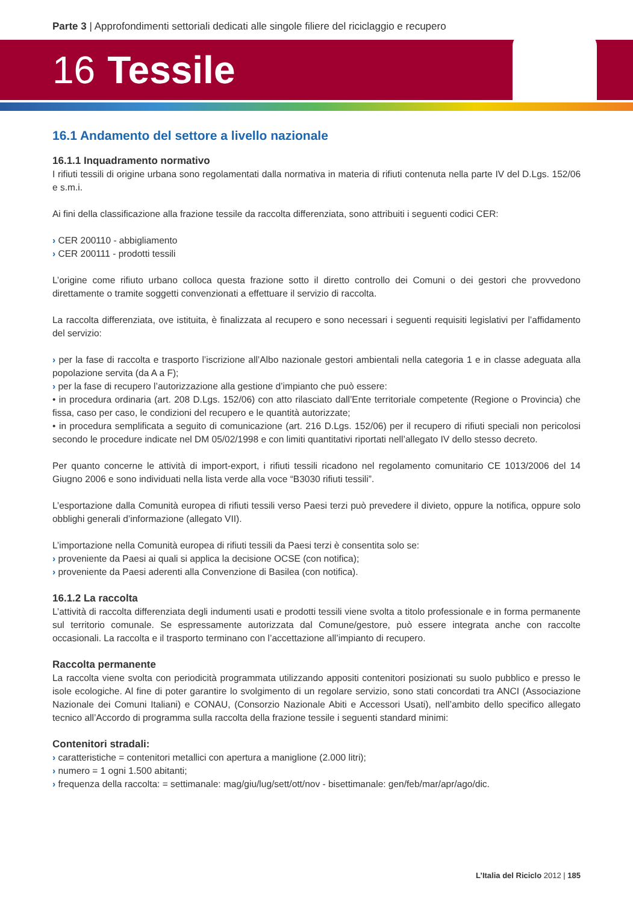Parte 3 | Approfondimenti settoriali dedicati alle singole filiere del riciclaggio e recupero
16 Tessile
16.1 Andamento del settore a livello nazionale
16.1.1 Inquadramento normativo
I rifiuti tessili di origine urbana sono regolamentati dalla normativa in materia di rifiuti contenuta nella parte IV del D.Lgs. 152/06 e s.m.i.
Ai fini della classificazione alla frazione tessile da raccolta differenziata, sono attribuiti i seguenti codici CER:
› CER 200110 - abbigliamento
› CER 200111 - prodotti tessili
L’origine come rifiuto urbano colloca questa frazione sotto il diretto controllo dei Comuni o dei gestori che provvedono direttamente o tramite soggetti convenzionati a effettuare il servizio di raccolta.
La raccolta differenziata, ove istituita, è finalizzata al recupero e sono necessari i seguenti requisiti legislativi per l’affidamento del servizio:
› per la fase di raccolta e trasporto l’iscrizione all’Albo nazionale gestori ambientali nella categoria 1 e in classe adeguata alla popolazione servita (da A a F);
› per la fase di recupero l’autorizzazione alla gestione d’impianto che può essere:
• in procedura ordinaria (art. 208 D.Lgs. 152/06) con atto rilasciato dall’Ente territoriale competente (Regione o Provincia) che fissa, caso per caso, le condizioni del recupero e le quantità autorizzate;
• in procedura semplificata a seguito di comunicazione (art. 216 D.Lgs. 152/06) per il recupero di rifiuti speciali non pericolosi secondo le procedure indicate nel DM 05/02/1998 e con limiti quantitativi riportati nell’allegato IV dello stesso decreto.
Per quanto concerne le attività di import-export, i rifiuti tessili ricadono nel regolamento comunitario CE 1013/2006 del 14 Giugno 2006 e sono individuati nella lista verde alla voce “B3030 rifiuti tessili”.
L’esportazione dalla Comunità europea di rifiuti tessili verso Paesi terzi può prevedere il divieto, oppure la notifica, oppure solo obblighi generali d’informazione (allegato VII).
L’importazione nella Comunità europea di rifiuti tessili da Paesi terzi è consentita solo se:
› proveniente da Paesi ai quali si applica la decisione OCSE (con notifica);
› proveniente da Paesi aderenti alla Convenzione di Basilea (con notifica).
16.1.2 La raccolta
L’attività di raccolta differenziata degli indumenti usati e prodotti tessili viene svolta a titolo professionale e in forma permanente sul territorio comunale. Se espressamente autorizzata dal Comune/gestore, può essere integrata anche con raccolte occasionali. La raccolta e il trasporto terminano con l’accettazione all’impianto di recupero.
Raccolta permanente
La raccolta viene svolta con periodicità programmata utilizzando appositi contenitori posizionati su suolo pubblico e presso le isole ecologiche. Al fine di poter garantire lo svolgimento di un regolare servizio, sono stati concordati tra ANCI (Associazione Nazionale dei Comuni Italiani) e CONAU, (Consorzio Nazionale Abiti e Accessori Usati), nell’ambito dello specifico allegato tecnico all’Accordo di programma sulla raccolta della frazione tessile i seguenti standard minimi:
Contenitori stradali:
› caratteristiche = contenitori metallici con apertura a maniglione (2.000 litri);
› numero = 1 ogni 1.500 abitanti;
› frequenza della raccolta: = settimanale: mag/giu/lug/sett/ott/nov - bisettimanale: gen/feb/mar/apr/ago/dic.
L’Italia del Riciclo 2012 | 185